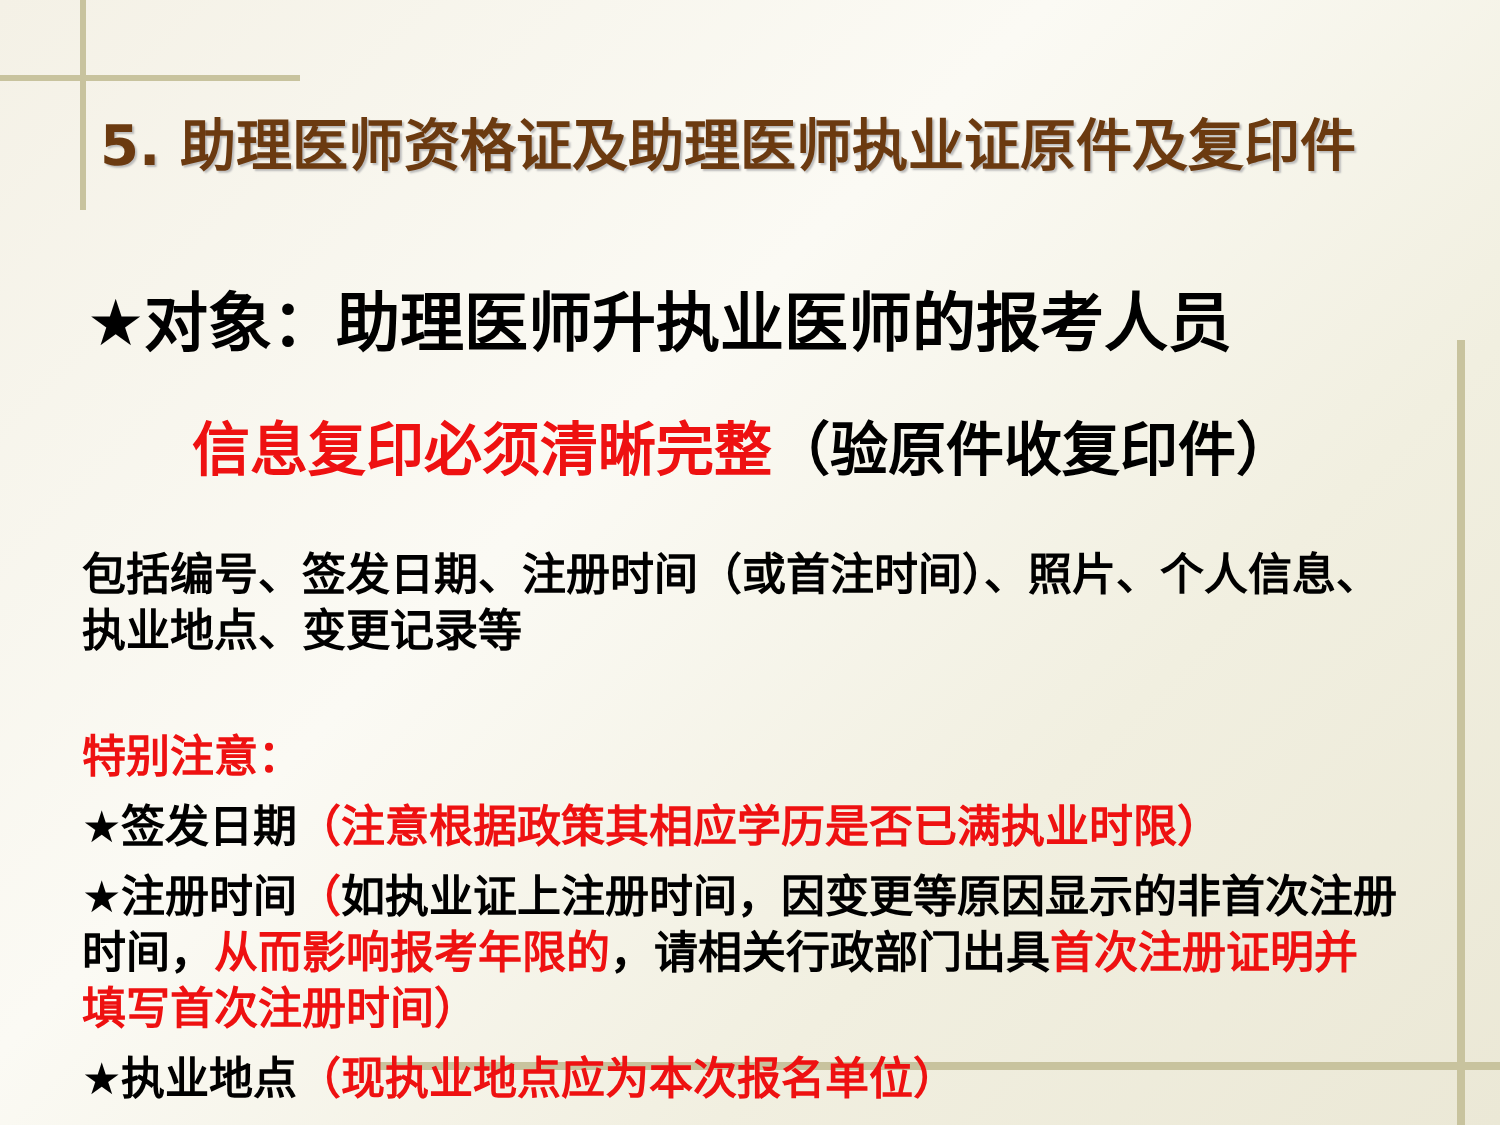5. 助理医师资格证及助理医师执业证原件及复印件
★对象：助理医师升执业医师的报考人员
信息复印必须清晰完整（验原件收复印件）
包括编号、签发日期、注册时间（或首注时间）、照片、个人信息、执业地点、变更记录等
特别注意：
★签发日期（注意根据政策其相应学历是否已满执业时限）
★注册时间（如执业证上注册时间，因变更等原因显示的非首次注册时间，从而影响报考年限的，请相关行政部门出具首次注册证明并填写首次注册时间）
★执业地点（现执业地点应为本次报名单位）